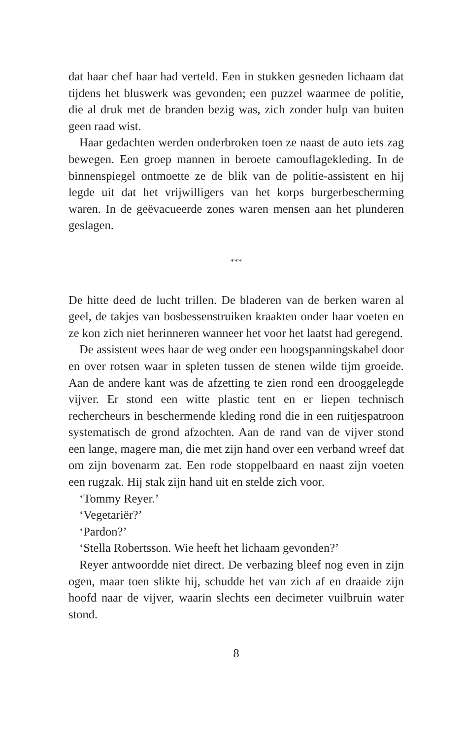dat haar chef haar had verteld. Een in stukken gesneden lichaam dat tijdens het bluswerk was gevonden; een puzzel waarmee de politie, die al druk met de branden bezig was, zich zonder hulp van buiten geen raad wist.
Haar gedachten werden onderbroken toen ze naast de auto iets zag bewegen. Een groep mannen in beroete camouflagekleding. In de binnenspiegel ontmoette ze de blik van de politie-assistent en hij legde uit dat het vrijwilligers van het korps burgerbescherming waren. In de geëvacueerde zones waren mensen aan het plunderen geslagen.
***
De hitte deed de lucht trillen. De bladeren van de berken waren al geel, de takjes van bosbessenstruiken kraakten onder haar voeten en ze kon zich niet herinneren wanneer het voor het laatst had geregend.
De assistent wees haar de weg onder een hoogspanningskabel door en over rotsen waar in spleten tussen de stenen wilde tijm groeide. Aan de andere kant was de afzetting te zien rond een drooggelegde vijver. Er stond een witte plastic tent en er liepen technisch rechercheurs in beschermende kleding rond die in een ruitjespatroon systematisch de grond afzochten. Aan de rand van de vijver stond een lange, magere man, die met zijn hand over een verband wreef dat om zijn bovenarm zat. Een rode stoppelbaard en naast zijn voeten een rugzak. Hij stak zijn hand uit en stelde zich voor.
‘Tommy Reyer.’
‘Vegetariër?’
‘Pardon?’
‘Stella Robertsson. Wie heeft het lichaam gevonden?’
Reyer antwoordde niet direct. De verbazing bleef nog even in zijn ogen, maar toen slikte hij, schudde het van zich af en draaide zijn hoofd naar de vijver, waarin slechts een decimeter vuilbruin water stond.
8